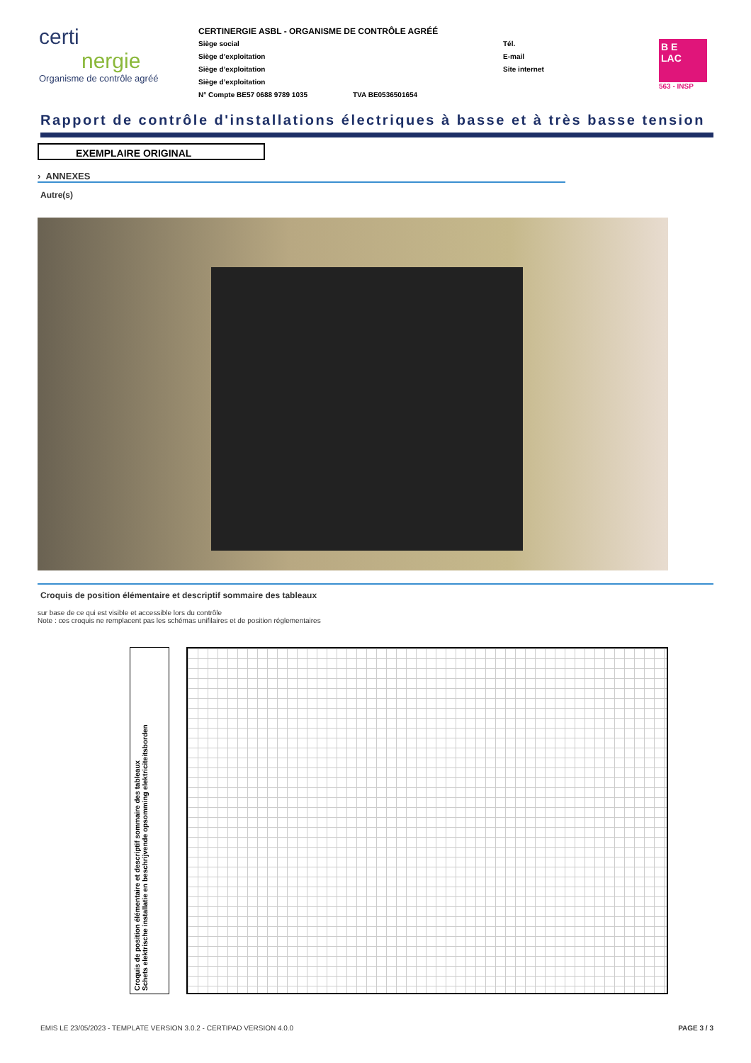certi
nergie
Organisme de contrôle agréé
CERTINERGIE ASBL - ORGANISME DE CONTRÔLE AGRÉÉ
Siège social
Siège d’exploitation
Siège d’exploitation
Siège d’exploitation
N° Compte BE57 0688 9789 1035 TVA BE0536501654
Tél.
E-mail
Site internet
B E
LAC
563 - INSP
Rapport de contrôle d'installations électriques à basse et à très basse tension
EXEMPLAIRE ORIGINAL
› ANNEXES
Autre(s)
Croquis de position élémentaire et descriptif sommaire des tableaux
sur base de ce qui est visible et accessible lors du contrôle
Note : ces croquis ne remplacent pas les schémas unifilaires et de position réglementaires
Croquis de position élémentaire et descriptif sommaire des tableaux
Schets elektrische installatie en beschrijvende opsomming elektriciteitsborden
EMIS LE 23/05/2023 - TEMPLATE VERSION 3.0.2 - CERTIPAD VERSION 4.0.0 PAGE 3 / 3